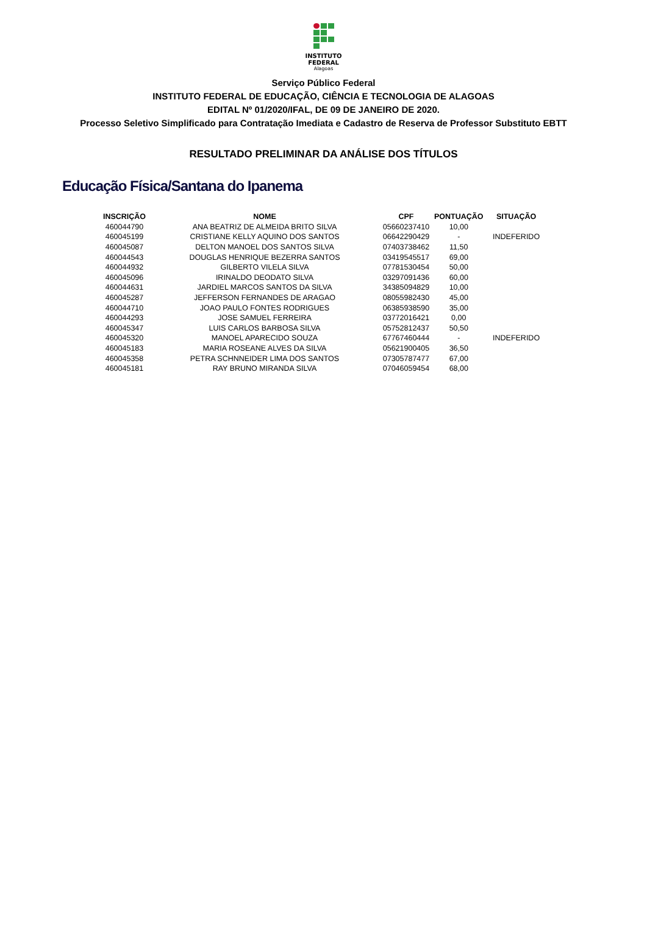INSTITUTO
FEDERAL
Alagoas
Serviço Público Federal
INSTITUTO FEDERAL DE EDUCAÇÃO, CIÊNCIA E TECNOLOGIA DE ALAGOAS
EDITAL Nº 01/2020/IFAL, DE 09 DE JANEIRO DE 2020.
Processo Seletivo Simplificado para Contratação Imediata e Cadastro de Reserva de Professor Substituto EBTT
RESULTADO PRELIMINAR DA ANÁLISE DOS TÍTULOS
Educação Física/Santana do Ipanema
| INSCRIÇÃO | NOME | CPF | PONTUAÇÃO | SITUAÇÃO |
| --- | --- | --- | --- | --- |
| 460044790 | ANA BEATRIZ DE ALMEIDA BRITO SILVA | 05660237410 | 10,00 | |
| 460045199 | CRISTIANE KELLY AQUINO DOS SANTOS | 06642290429 | - | INDEFERIDO |
| 460045087 | DELTON MANOEL DOS SANTOS SILVA | 07403738462 | 11,50 | |
| 460044543 | DOUGLAS HENRIQUE BEZERRA SANTOS | 03419545517 | 69,00 | |
| 460044932 | GILBERTO VILELA SILVA | 07781530454 | 50,00 | |
| 460045096 | IRINALDO DEODATO SILVA | 03297091436 | 60,00 | |
| 460044631 | JARDIEL MARCOS SANTOS DA SILVA | 34385094829 | 10,00 | |
| 460045287 | JEFFERSON FERNANDES DE ARAGAO | 08055982430 | 45,00 | |
| 460044710 | JOAO PAULO FONTES RODRIGUES | 06385938590 | 35,00 | |
| 460044293 | JOSE SAMUEL FERREIRA | 03772016421 | 0,00 | |
| 460045347 | LUIS CARLOS BARBOSA SILVA | 05752812437 | 50,50 | |
| 460045320 | MANOEL APARECIDO SOUZA | 67767460444 | - | INDEFERIDO |
| 460045183 | MARIA ROSEANE ALVES DA SILVA | 05621900405 | 36,50 | |
| 460045358 | PETRA SCHNNEIDER LIMA DOS SANTOS | 07305787477 | 67,00 | |
| 460045181 | RAY BRUNO MIRANDA SILVA | 07046059454 | 68,00 | |